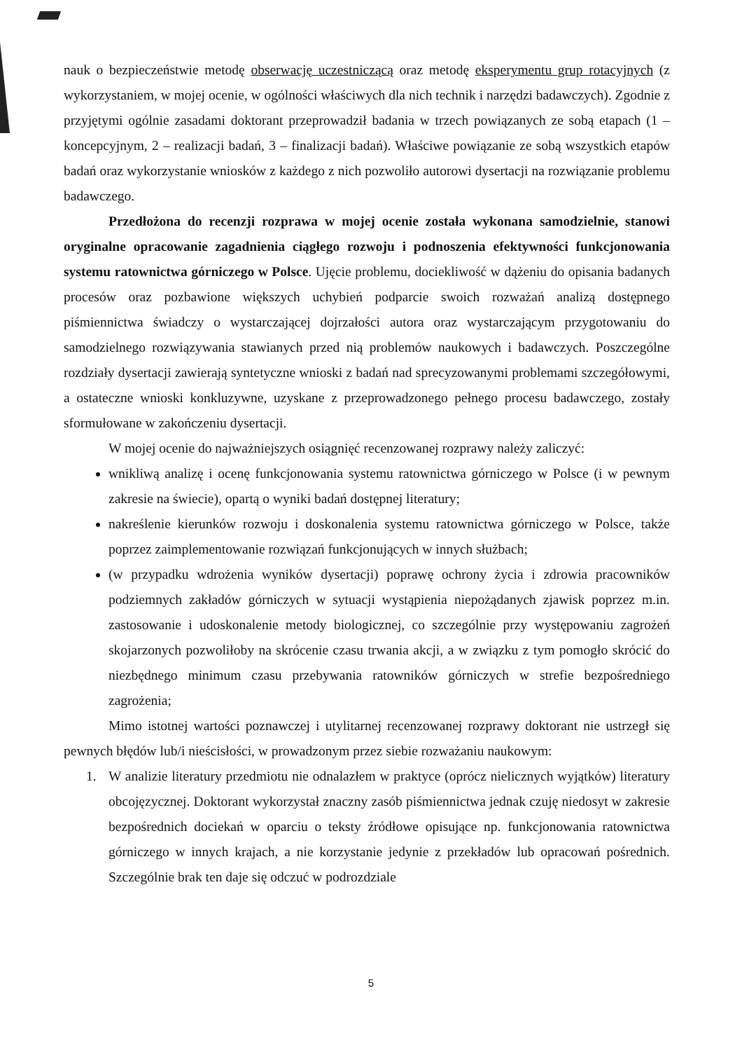nauk o bezpieczeństwie metodę obserwację uczestniczącą oraz metodę eksperymentu grup rotacyjnych (z wykorzystaniem, w mojej ocenie, w ogólności właściwych dla nich technik i narzędzi badawczych). Zgodnie z przyjętymi ogólnie zasadami doktorant przeprowadził badania w trzech powiązanych ze sobą etapach (1 – koncepcyjnym, 2 – realizacji badań, 3 – finalizacji badań). Właściwe powiązanie ze sobą wszystkich etapów badań oraz wykorzystanie wniosków z każdego z nich pozwoliło autorowi dysertacji na rozwiązanie problemu badawczego.
Przedłożona do recenzji rozprawa w mojej ocenie została wykonana samodzielnie, stanowi oryginalne opracowanie zagadnienia ciągłego rozwoju i podnoszenia efektywności funkcjonowania systemu ratownictwa górniczego w Polsce. Ujęcie problemu, dociekliwość w dążeniu do opisania badanych procesów oraz pozbawione większych uchybień podparcie swoich rozważań analizą dostępnego piśmiennictwa świadczy o wystarczającej dojrzałości autora oraz wystarczającym przygotowaniu do samodzielnego rozwiązywania stawianych przed nią problemów naukowych i badawczych. Poszczególne rozdziały dysertacji zawierają syntetyczne wnioski z badań nad sprecyzowanymi problemami szczegółowymi, a ostateczne wnioski konkluzywne, uzyskane z przeprowadzonego pełnego procesu badawczego, zostały sformułowane w zakończeniu dysertacji.
W mojej ocenie do najważniejszych osiągnięć recenzowanej rozprawy należy zaliczyć:
wnikliwą analizę i ocenę funkcjonowania systemu ratownictwa górniczego w Polsce (i w pewnym zakresie na świecie), opartą o wyniki badań dostępnej literatury;
nakreślenie kierunków rozwoju i doskonalenia systemu ratownictwa górniczego w Polsce, także poprzez zaimplementowanie rozwiązań funkcjonujących w innych służbach;
(w przypadku wdrożenia wyników dysertacji) poprawę ochrony życia i zdrowia pracowników podziemnych zakładów górniczych w sytuacji wystąpienia niepożądanych zjawisk poprzez m.in. zastosowanie i udoskonalenie metody biologicznej, co szczególnie przy występowaniu zagrożeń skojarzonych pozwoliłoby na skrócenie czasu trwania akcji, a w związku z tym pomogło skrócić do niezbędnego minimum czasu przebywania ratowników górniczych w strefie bezpośredniego zagrożenia;
Mimo istotnej wartości poznawczej i utylitarnej recenzowanej rozprawy doktorant nie ustrzegł się pewnych błędów lub/i nieścisłości, w prowadzonym przez siebie rozważaniu naukowym:
1. W analizie literatury przedmiotu nie odnalazłem w praktyce (oprócz nielicznych wyjątków) literatury obcojęzycznej. Doktorant wykorzystał znaczny zasób piśmiennictwa jednak czuję niedosyt w zakresie bezpośrednich dociekań w oparciu o teksty źródłowe opisujące np. funkcjonowania ratownictwa górniczego w innych krajach, a nie korzystanie jedynie z przekładów lub opracowań pośrednich. Szczególnie brak ten daje się odczuć w podrozdziale
5